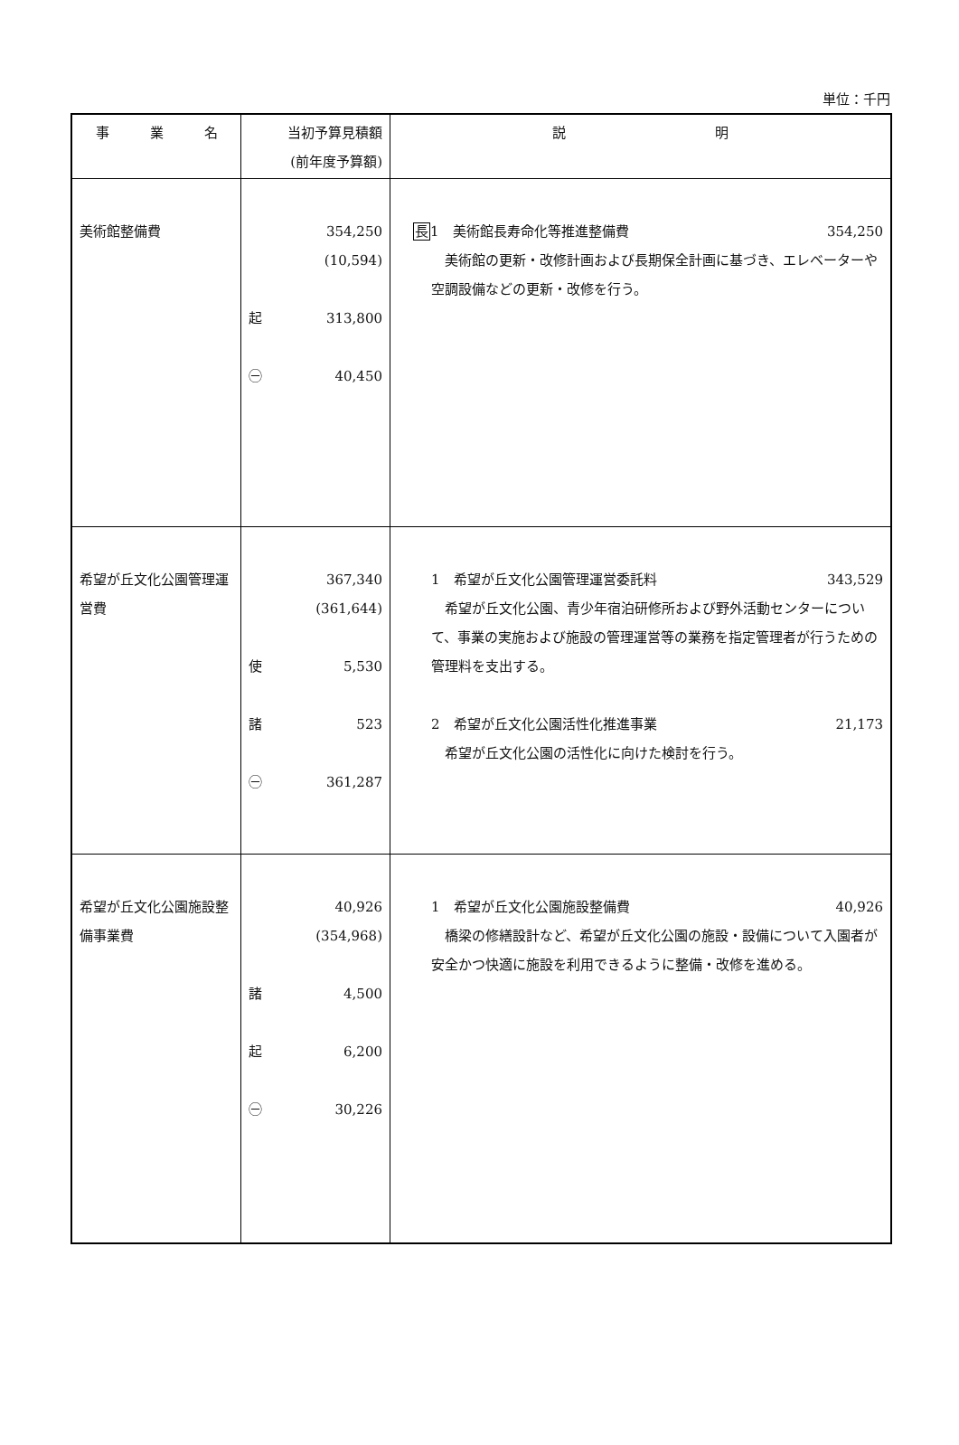単位：千円
| 事 業 名 | 当初予算見積額 (前年度予算額) | 説 明 |
| --- | --- | --- |
| 美術館整備費 | 354,250 (10,594) 起 313,800 ㊀ 40,450 | 長 1 美術館長寿命化等推進整備費 354,250 美術館の更新・改修計画および長期保全計画に基づき、エレベーターや空調設備などの更新・改修を行う。 |
| 希望が丘文化公園管理運営費 | 367,340 (361,644) 使 5,530 諸 523 ㊀ 361,287 | 1 希望が丘文化公園管理運営委託料 343,529 希望が丘文化公園、青少年宿泊研修所および野外活動センターについて、事業の実施および施設の管理運営等の業務を指定管理者が行うための管理料を支出する。 2 希望が丘文化公園活性化推進事業 21,173 希望が丘文化公園の活性化に向けた検討を行う。 |
| 希望が丘文化公園施設整備事業費 | 40,926 (354,968) 諸 4,500 起 6,200 ㊀ 30,226 | 1 希望が丘文化公園施設整備費 40,926 橋梁の修繕設計など、希望が丘文化公園の施設・設備について入園者が安全かつ快適に施設を利用できるように整備・改修を進める。 |